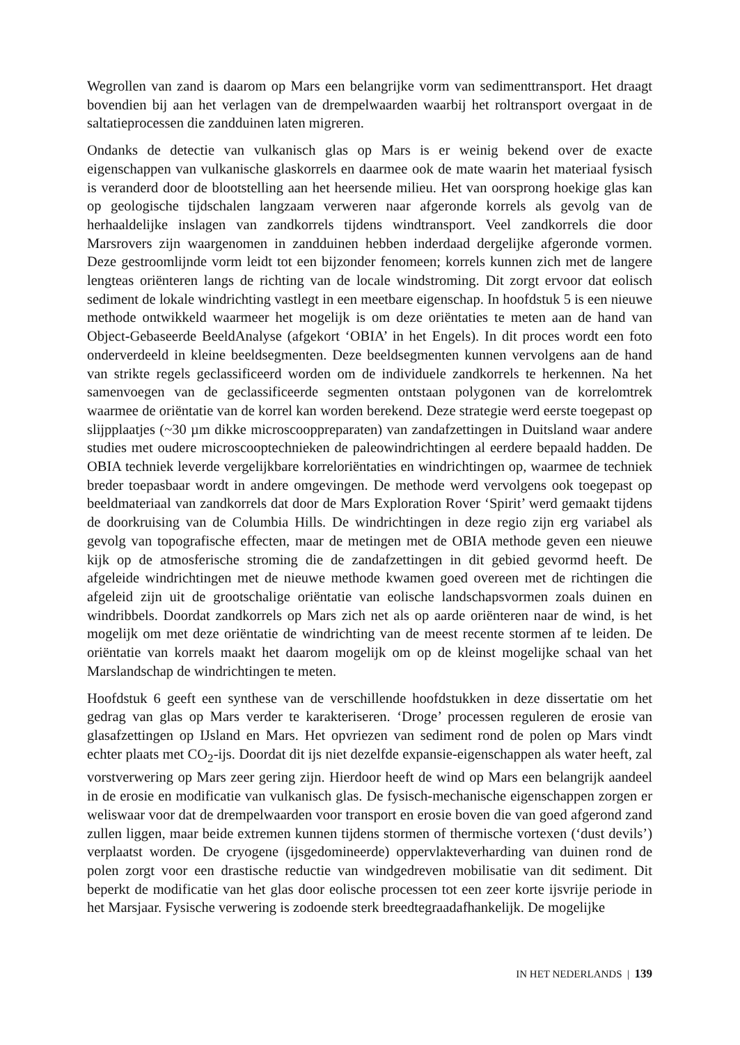Wegrollen van zand is daarom op Mars een belangrijke vorm van sedimenttransport. Het draagt bovendien bij aan het verlagen van de drempelwaarden waarbij het roltransport overgaat in de saltatieprocessen die zandduinen laten migreren.
Ondanks de detectie van vulkanisch glas op Mars is er weinig bekend over de exacte eigenschappen van vulkanische glaskorrels en daarmee ook de mate waarin het materiaal fysisch is veranderd door de blootstelling aan het heersende milieu. Het van oorsprong hoekige glas kan op geologische tijdschalen langzaam verweren naar afgeronde korrels als gevolg van de herhaaldelijke inslagen van zandkorrels tijdens windtransport. Veel zandkorrels die door Marsrovers zijn waargenomen in zandduinen hebben inderdaad dergelijke afgeronde vormen. Deze gestroomlijnde vorm leidt tot een bijzonder fenomeen; korrels kunnen zich met de langere lengteas oriënteren langs de richting van de locale windstroming. Dit zorgt ervoor dat eolisch sediment de lokale windrichting vastlegt in een meetbare eigenschap. In hoofdstuk 5 is een nieuwe methode ontwikkeld waarmeer het mogelijk is om deze oriëntaties te meten aan de hand van Object-Gebaseerde BeeldAnalyse (afgekort ‘OBIA’ in het Engels). In dit proces wordt een foto onderverdeeld in kleine beeldsegmenten. Deze beeldsegmenten kunnen vervolgens aan de hand van strikte regels geclassificeerd worden om de individuele zandkorrels te herkennen. Na het samenvoegen van de geclassificeerde segmenten ontstaan polygonen van de korrelomtrek waarmee de oriëntatie van de korrel kan worden berekend. Deze strategie werd eerste toegepast op slijpplaatjes (~30 µm dikke microscooppreparaten) van zandafzettingen in Duitsland waar andere studies met oudere microscooptechnieken de paleowindrichtingen al eerdere bepaald hadden. De OBIA techniek leverde vergelijkbare korreloriëntaties en windrichtingen op, waarmee de techniek breder toepasbaar wordt in andere omgevingen. De methode werd vervolgens ook toegepast op beeldmateriaal van zandkorrels dat door de Mars Exploration Rover ‘Spirit’ werd gemaakt tijdens de doorkruising van de Columbia Hills. De windrichtingen in deze regio zijn erg variabel als gevolg van topografische effecten, maar de metingen met de OBIA methode geven een nieuwe kijk op de atmosferische stroming die de zandafzettingen in dit gebied gevormd heeft. De afgeleide windrichtingen met de nieuwe methode kwamen goed overeen met de richtingen die afgeleid zijn uit de grootschalige oriëntatie van eolische landschapsvormen zoals duinen en windribbels. Doordat zandkorrels op Mars zich net als op aarde oriënteren naar de wind, is het mogelijk om met deze oriëntatie de windrichting van de meest recente stormen af te leiden. De oriëntatie van korrels maakt het daarom mogelijk om op de kleinst mogelijke schaal van het Marslandschap de windrichtingen te meten.
Hoofdstuk 6 geeft een synthese van de verschillende hoofdstukken in deze dissertatie om het gedrag van glas op Mars verder te karakteriseren. ‘Droge’ processen reguleren de erosie van glasafzettingen op IJsland en Mars. Het opvriezen van sediment rond de polen op Mars vindt echter plaats met CO<sub>2</sub>-ijs. Doordat dit ijs niet dezelfde expansie-eigenschappen als water heeft, zal vorstverwering op Mars zeer gering zijn. Hierdoor heeft de wind op Mars een belangrijk aandeel in de erosie en modificatie van vulkanisch glas. De fysisch-mechanische eigenschappen zorgen er weliswaar voor dat de drempelwaarden voor transport en erosie boven die van goed afgerond zand zullen liggen, maar beide extremen kunnen tijdens stormen of thermische vortexen (‘dust devils’) verplaatst worden. De cryogene (ijsgedomineerde) oppervlakteverharding van duinen rond de polen zorgt voor een drastische reductie van windgedreven mobilisatie van dit sediment. Dit beperkt de modificatie van het glas door eolische processen tot een zeer korte ijsvrije periode in het Marsjaar. Fysische verwering is zodoende sterk breedtegraadafhankelijk. De mogelijke
IN HET NEDERLANDS | 139